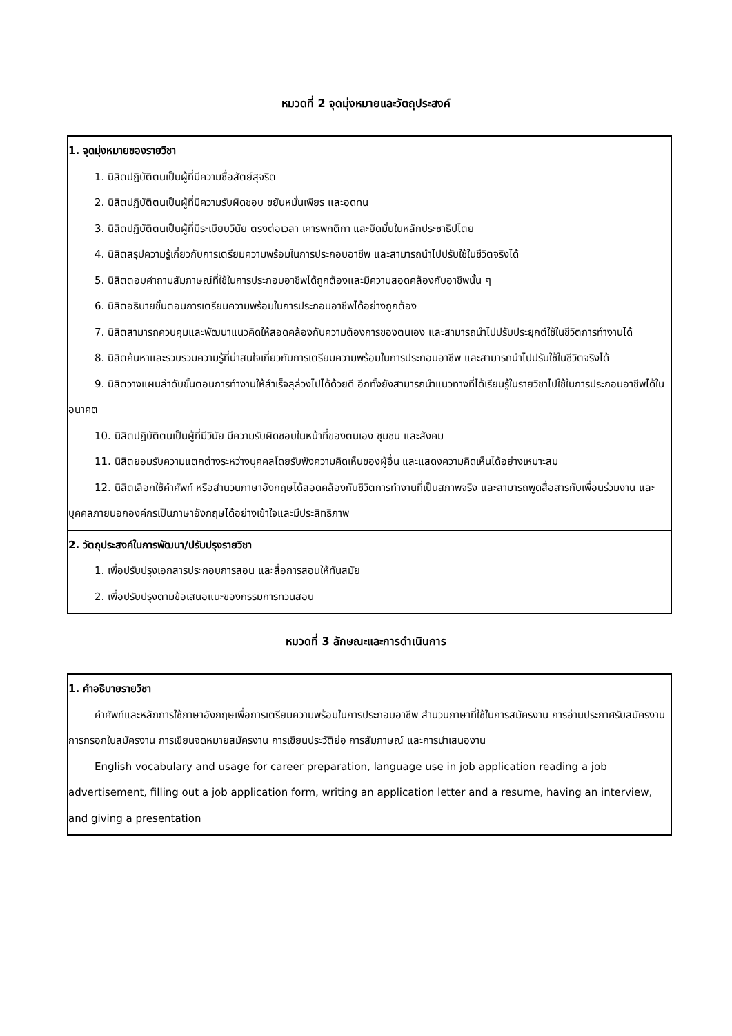หมวดที่ 2 จุดมุ่งหมายและวัตถุประสงค์
| 1. จุดมุ่งหมายของรายวิชา 1. นิสิตปฏิบัติตนเป็นผู้ที่มีความซื่อสัตย์สุจริต 2. นิสิตปฏิบัติตนเป็นผู้ที่มีความรับผิดชอบ ขยันหมั่นเพียร และอดทน 3. นิสิตปฏิบัติตนเป็นผู้ที่มีระเบียบวินัย ตรงต่อเวลา เคารพกติกา และยึดมั่นในหลักประชาธิปไตย 4. นิสิตสรุปความรู้เกี่ยวกับการเตรียมความพร้อมในการประกอบอาชีพ และสามารถนำไปปรับใช้ในชีวิตจริงได้ 5. นิสิตตอบคำถามสัมภาษณ์ที่ใช้ในการประกอบอาชีพได้ถูกต้องและมีความสอดคล้องกับอาชีพนั้น ๆ 6. นิสิตอธิบายขั้นตอนการเตรียมความพร้อมในการประกอบอาชีพได้อย่างถูกต้อง 7. นิสิตสามารถควบคุมและพัฒนาแนวคิดให้สอดคล้องกับความต้องการของตนเอง และสามารถนำไปปรับประยุกต์ใช้ในชีวิตการทำงานได้ 8. นิสิตค้นหาและรวบรวมความรู้ที่น่าสนใจเกี่ยวกับการเตรียมความพร้อมในการประกอบอาชีพ และสามารถนำไปปรับใช้ในชีวิตจริงได้ 9. นิสิตวางแผนลำดับขั้นตอนการทำงานให้สำเร็จลุล่วงไปได้ด้วยดี อีกทั้งยังสามารถนำแนวทางที่ได้เรียนรู้ในรายวิชาไปใช้ในการประกอบอาชีพได้ในอนาคต 10. นิสิตปฏิบัติตนเป็นผู้ที่มีวินัย มีความรับผิดชอบในหน้าที่ของตนเอง ชุมชน และสังคม 11. นิสิตยอมรับความแตกต่างระหว่างบุคคลโดยรับฟังความคิดเห็นของผู้อื่น และแสดงความคิดเห็นได้อย่างเหมาะสม 12. นิสิตเลือกใช้คำศัพท์ หรือสำนวนภาษาอังกฤษได้สอดคล้องกับชีวิตการทำงานที่เป็นสภาพจริง และสามารถพูดสื่อสารกับเพื่อนร่วมงาน และบุคคลภายนอกองค์กรเป็นภาษาอังกฤษได้อย่างเข้าใจและมีประสิทธิภาพ |
| 2. วัตถุประสงค์ในการพัฒนา/ปรับปรุงรายวิชา 1. เพื่อปรับปรุงเอกสารประกอบการสอน และสื่อการสอนให้ทันสมัย 2. เพื่อปรับปรุงตามข้อเสนอแนะของกรรมการทวนสอบ |
หมวดที่ 3 ลักษณะและการดำเนินการ
| 1. คำอธิบายรายวิชา คำศัพท์และหลักการใช้ภาษาอังกฤษเพื่อการเตรียมความพร้อมในการประกอบอาชีพ สำนวนภาษาที่ใช้ในการสมัครงาน การอ่านประกาศรับสมัครงาน การกรอกใบสมัครงาน การเขียนจดหมายสมัครงาน การเขียนประวัติย่อ การสัมภาษณ์ และการนำเสนองาน English vocabulary and usage for career preparation, language use in job application reading a job advertisement, filling out a job application form, writing an application letter and a resume, having an interview, and giving a presentation |